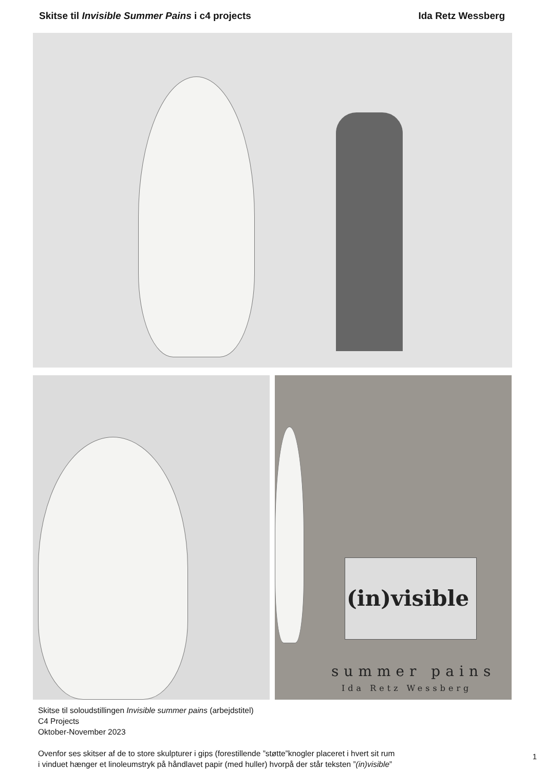Skitse til Invisible Summer Pains i c4 projects Ida Retz Wessberg
(in)visible
summer pains
Ida Retz Wessberg
Skitse til soloudstillingen Invisible summer pains (arbejdstitel)
C4 Projects
Oktober-November 2023
Ovenfor ses skitser af de to store skulpturer i gips (forestillende ”støtte”knogler placeret i hvert sit rum
i vinduet hænger et linoleumstryk på håndlavet papir (med huller) hvorpå der står teksten ”(in)visible”
1